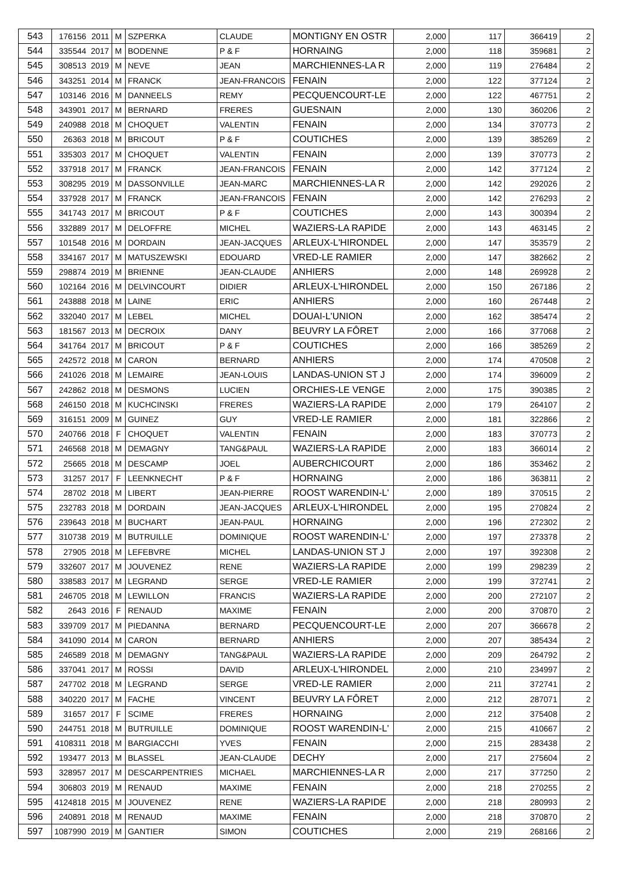| 543 | 176156 | 2011 | M | SZPERKA | CLAUDE | MONTIGNY EN OSTR | 2,000 | 117 | 366419 | 2 |
| 544 | 335544 | 2017 | M | BODENNE | P & F | HORNAING | 2,000 | 118 | 359681 | 2 |
| 545 | 308513 | 2019 | M | NEVE | JEAN | MARCHIENNES-LA R | 2,000 | 119 | 276484 | 2 |
| 546 | 343251 | 2014 | M | FRANCK | JEAN-FRANCOIS | FENAIN | 2,000 | 122 | 377124 | 2 |
| 547 | 103146 | 2016 | M | DANNEELS | REMY | PECQUENCOURT-LE | 2,000 | 122 | 467751 | 2 |
| 548 | 343901 | 2017 | M | BERNARD | FRERES | GUESNAIN | 2,000 | 130 | 360206 | 2 |
| 549 | 240988 | 2018 | M | CHOQUET | VALENTIN | FENAIN | 2,000 | 134 | 370773 | 2 |
| 550 | 26363 | 2018 | M | BRICOUT | P & F | COUTICHES | 2,000 | 139 | 385269 | 2 |
| 551 | 335303 | 2017 | M | CHOQUET | VALENTIN | FENAIN | 2,000 | 139 | 370773 | 2 |
| 552 | 337918 | 2017 | M | FRANCK | JEAN-FRANCOIS | FENAIN | 2,000 | 142 | 377124 | 2 |
| 553 | 308295 | 2019 | M | DASSONVILLE | JEAN-MARC | MARCHIENNES-LA R | 2,000 | 142 | 292026 | 2 |
| 554 | 337928 | 2017 | M | FRANCK | JEAN-FRANCOIS | FENAIN | 2,000 | 142 | 276293 | 2 |
| 555 | 341743 | 2017 | M | BRICOUT | P & F | COUTICHES | 2,000 | 143 | 300394 | 2 |
| 556 | 332889 | 2017 | M | DELOFFRE | MICHEL | WAZIERS-LA RAPIDE | 2,000 | 143 | 463145 | 2 |
| 557 | 101548 | 2016 | M | DORDAIN | JEAN-JACQUES | ARLEUX-L'HIRONDEL | 2,000 | 147 | 353579 | 2 |
| 558 | 334167 | 2017 | M | MATUSZEWSKI | EDOUARD | VRED-LE RAMIER | 2,000 | 147 | 382662 | 2 |
| 559 | 298874 | 2019 | M | BRIENNE | JEAN-CLAUDE | ANHIERS | 2,000 | 148 | 269928 | 2 |
| 560 | 102164 | 2016 | M | DELVINCOURT | DIDIER | ARLEUX-L'HIRONDEL | 2,000 | 150 | 267186 | 2 |
| 561 | 243888 | 2018 | M | LAINE | ERIC | ANHIERS | 2,000 | 160 | 267448 | 2 |
| 562 | 332040 | 2017 | M | LEBEL | MICHEL | DOUAI-L'UNION | 2,000 | 162 | 385474 | 2 |
| 563 | 181567 | 2013 | M | DECROIX | DANY | BEUVRY LA FÔRET | 2,000 | 166 | 377068 | 2 |
| 564 | 341764 | 2017 | M | BRICOUT | P & F | COUTICHES | 2,000 | 166 | 385269 | 2 |
| 565 | 242572 | 2018 | M | CARON | BERNARD | ANHIERS | 2,000 | 174 | 470508 | 2 |
| 566 | 241026 | 2018 | M | LEMAIRE | JEAN-LOUIS | LANDAS-UNION ST J | 2,000 | 174 | 396009 | 2 |
| 567 | 242862 | 2018 | M | DESMONS | LUCIEN | ORCHIES-LE VENGE | 2,000 | 175 | 390385 | 2 |
| 568 | 246150 | 2018 | M | KUCHCINSKI | FRERES | WAZIERS-LA RAPIDE | 2,000 | 179 | 264107 | 2 |
| 569 | 316151 | 2009 | M | GUINEZ | GUY | VRED-LE RAMIER | 2,000 | 181 | 322866 | 2 |
| 570 | 240766 | 2018 | F | CHOQUET | VALENTIN | FENAIN | 2,000 | 183 | 370773 | 2 |
| 571 | 246568 | 2018 | M | DEMAGNY | TANG&PAUL | WAZIERS-LA RAPIDE | 2,000 | 183 | 366014 | 2 |
| 572 | 25665 | 2018 | M | DESCAMP | JOEL | AUBERCHICOURT | 2,000 | 186 | 353462 | 2 |
| 573 | 31257 | 2017 | F | LEENKNECHT | P & F | HORNAING | 2,000 | 186 | 363811 | 2 |
| 574 | 28702 | 2018 | M | LIBERT | JEAN-PIERRE | ROOST WARENDIN-L' | 2,000 | 189 | 370515 | 2 |
| 575 | 232783 | 2018 | M | DORDAIN | JEAN-JACQUES | ARLEUX-L'HIRONDEL | 2,000 | 195 | 270824 | 2 |
| 576 | 239643 | 2018 | M | BUCHART | JEAN-PAUL | HORNAING | 2,000 | 196 | 272302 | 2 |
| 577 | 310738 | 2019 | M | BUTRUILLE | DOMINIQUE | ROOST WARENDIN-L' | 2,000 | 197 | 273378 | 2 |
| 578 | 27905 | 2018 | M | LEFEBVRE | MICHEL | LANDAS-UNION ST J | 2,000 | 197 | 392308 | 2 |
| 579 | 332607 | 2017 | M | JOUVENEZ | RENE | WAZIERS-LA RAPIDE | 2,000 | 199 | 298239 | 2 |
| 580 | 338583 | 2017 | M | LEGRAND | SERGE | VRED-LE RAMIER | 2,000 | 199 | 372741 | 2 |
| 581 | 246705 | 2018 | M | LEWILLON | FRANCIS | WAZIERS-LA RAPIDE | 2,000 | 200 | 272107 | 2 |
| 582 | 2643 | 2016 | F | RENAUD | MAXIME | FENAIN | 2,000 | 200 | 370870 | 2 |
| 583 | 339709 | 2017 | M | PIEDANNA | BERNARD | PECQUENCOURT-LE | 2,000 | 207 | 366678 | 2 |
| 584 | 341090 | 2014 | M | CARON | BERNARD | ANHIERS | 2,000 | 207 | 385434 | 2 |
| 585 | 246589 | 2018 | M | DEMAGNY | TANG&PAUL | WAZIERS-LA RAPIDE | 2,000 | 209 | 264792 | 2 |
| 586 | 337041 | 2017 | M | ROSSI | DAVID | ARLEUX-L'HIRONDEL | 2,000 | 210 | 234997 | 2 |
| 587 | 247702 | 2018 | M | LEGRAND | SERGE | VRED-LE RAMIER | 2,000 | 211 | 372741 | 2 |
| 588 | 340220 | 2017 | M | FACHE | VINCENT | BEUVRY LA FÔRET | 2,000 | 212 | 287071 | 2 |
| 589 | 31657 | 2017 | F | SCIME | FRERES | HORNAING | 2,000 | 212 | 375408 | 2 |
| 590 | 244751 | 2018 | M | BUTRUILLE | DOMINIQUE | ROOST WARENDIN-L' | 2,000 | 215 | 410667 | 2 |
| 591 | 4108311 | 2018 | M | BARGIACCHI | YVES | FENAIN | 2,000 | 215 | 283438 | 2 |
| 592 | 193477 | 2013 | M | BLASSEL | JEAN-CLAUDE | DECHY | 2,000 | 217 | 275604 | 2 |
| 593 | 328957 | 2017 | M | DESCARPENTRIES | MICHAEL | MARCHIENNES-LA R | 2,000 | 217 | 377250 | 2 |
| 594 | 306803 | 2019 | M | RENAUD | MAXIME | FENAIN | 2,000 | 218 | 270255 | 2 |
| 595 | 4124818 | 2015 | M | JOUVENEZ | RENE | WAZIERS-LA RAPIDE | 2,000 | 218 | 280993 | 2 |
| 596 | 240891 | 2018 | M | RENAUD | MAXIME | FENAIN | 2,000 | 218 | 370870 | 2 |
| 597 | 1087990 | 2019 | M | GANTIER | SIMON | COUTICHES | 2,000 | 219 | 268166 | 2 |